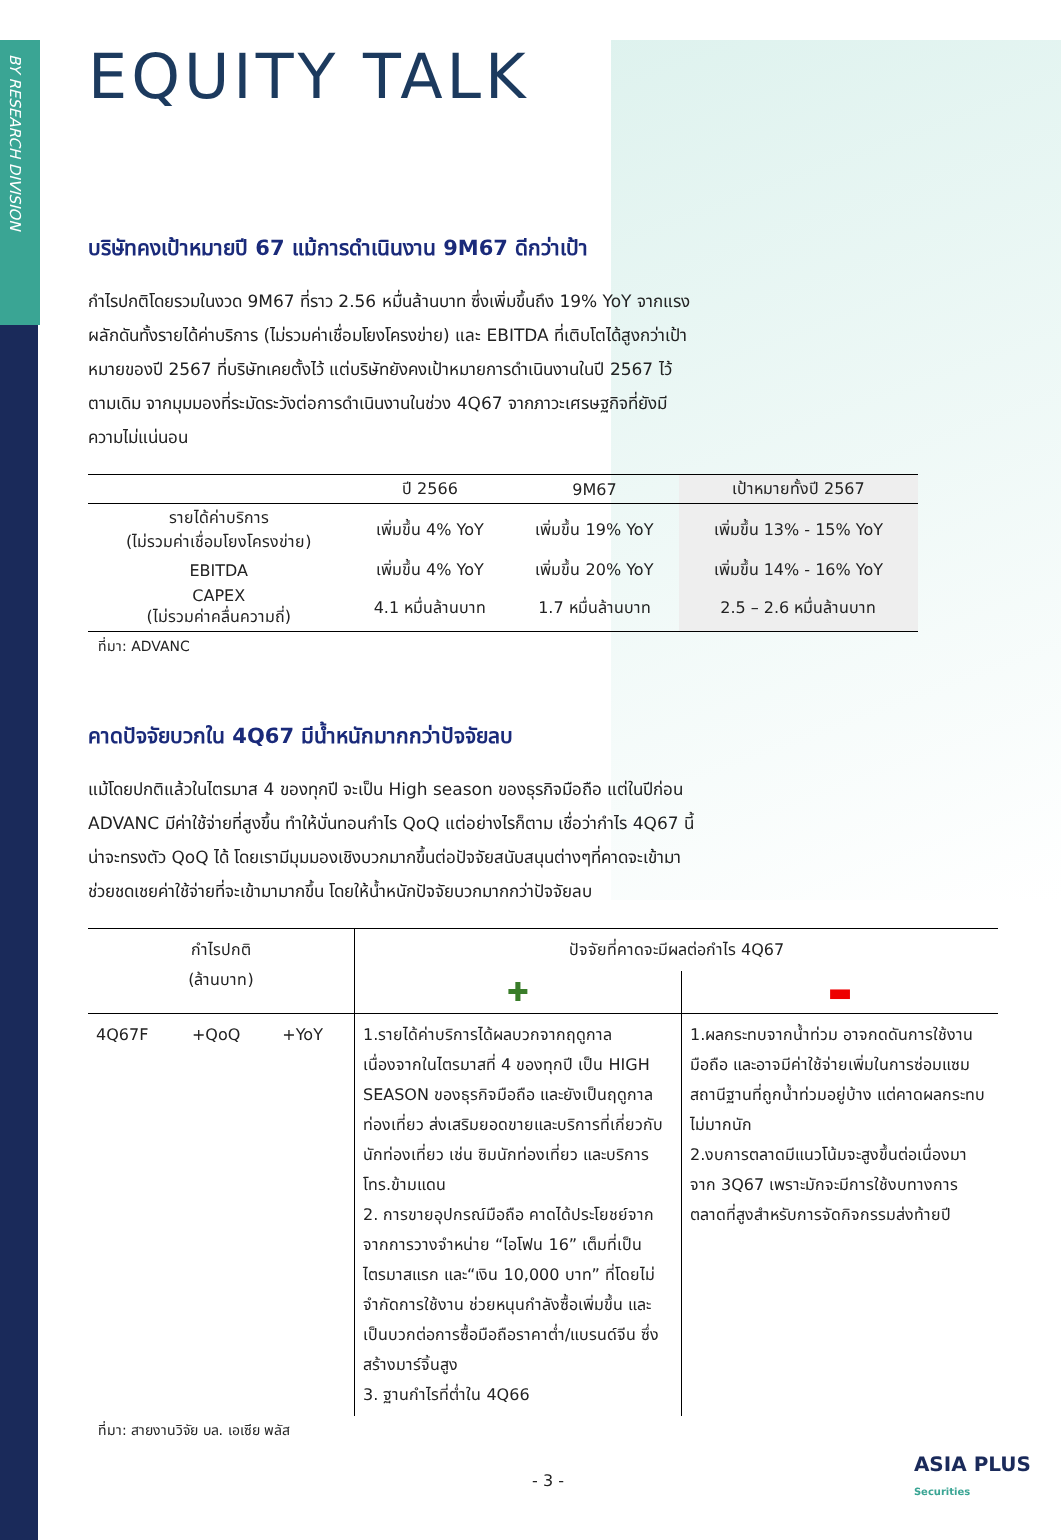BY RESEARCH DIVISION
EQUITY TALK
บริษัทคงเป้าหมายปี 67 แม้การดำเนินงาน 9M67 ดีกว่าเป้า
กำไรปกติโดยรวมในงวด 9M67 ที่ราว 2.56 หมื่นล้านบาท ซึ่งเพิ่มขึ้นถึง 19% YoY จากแรงผลักดันทั้งรายได้ค่าบริการ (ไม่รวมค่าเชื่อมโยงโครงข่าย) และ EBITDA ที่เติบโตได้สูงกว่าเป้าหมายของปี 2567 ที่บริษัทเคยตั้งไว้ แต่บริษัทยังคงเป้าหมายการดำเนินงานในปี 2567 ไว้ตามเดิม จากมุมมองที่ระมัดระวังต่อการดำเนินงานในช่วง 4Q67 จากภาวะเศรษฐกิจที่ยังมีความไม่แน่นอน
| | ปี 2566 | 9M67 | เป้าหมายทั้งปี 2567 |
| --- | --- | --- | --- |
| รายได้ค่าบริการ (ไม่รวมค่าเชื่อมโยงโครงข่าย) | เพิ่มขึ้น 4% YoY | เพิ่มขึ้น 19% YoY | เพิ่มขึ้น 13% - 15% YoY |
| EBITDA | เพิ่มขึ้น 4% YoY | เพิ่มขึ้น 20% YoY | เพิ่มขึ้น 14% - 16% YoY |
| CAPEX (ไม่รวมค่าคลื่นความถี่) | 4.1 หมื่นล้านบาท | 1.7 หมื่นล้านบาท | 2.5 – 2.6 หมื่นล้านบาท |
ที่มา: ADVANC
คาดปัจจัยบวกใน 4Q67 มีน้ำหนักมากกว่าปัจจัยลบ
แม้โดยปกติแล้วในไตรมาส 4 ของทุกปี จะเป็น High season ของธุรกิจมือถือ แต่ในปีก่อน ADVANC มีค่าใช้จ่ายที่สูงขึ้น ทำให้บั่นทอนกำไร QoQ แต่อย่างไรก็ตาม เชื่อว่ากำไร 4Q67 นี้ น่าจะทรงตัว QoQ ได้ โดยเรามีมุมมองเชิงบวกมากขึ้นต่อปัจจัยสนับสนุนต่างๆที่คาดจะเข้ามาช่วยชดเชยค่าใช้จ่ายที่จะเข้ามามากขึ้น โดยให้น้ำหนักปัจจัยบวกมากกว่าปัจจัยลบ
| กำไรปกติ (ล้านบาท) | | | ปัจจัยที่คาดจะมีผลต่อกำไร 4Q67 | |
| --- | --- | --- | --- | --- |
| | | | ✚ | ▬ |
| 4Q67F | +QoQ | +YoY | 1.รายได้ค่าบริการได้ผลบวกจากฤดูกาล เนื่องจากในไตรมาสที่ 4 ของทุกปี เป็น HIGH SEASON ของธุรกิจมือถือ และยังเป็นฤดูกาลท่องเที่ยว ส่งเสริมยอดขายและบริการที่เกี่ยวกับนักท่องเที่ยว เช่น ซิมนักท่องเที่ยว และบริการโทร.ข้ามแดน 2. การขายอุปกรณ์มือถือ คาดได้ประโยชย์จากจากการวางจำหน่าย “ไอโฟน 16” เต็มที่เป็นไตรมาสแรก และ“เงิน 10,000 บาท” ที่โดยไม่จำกัดการใช้งาน ช่วยหนุนกำลังซื้อเพิ่มขึ้น และเป็นบวกต่อการซื้อมือถือราคาต่ำ/แบรนด์จีน ซึ่งสร้างมาร์จิ้นสูง 3. ฐานกำไรที่ต่ำใน 4Q66 | 1.ผลกระทบจากน้ำท่วม อาจกดดันการใช้งานมือถือ และอาจมีค่าใช้จ่ายเพิ่มในการซ่อมแซมสถานีฐานที่ถูกน้ำท่วมอยู่บ้าง แต่คาดผลกระทบไม่มากนัก 2.งบการตลาดมีแนวโน้มจะสูงขึ้นต่อเนื่องมาจาก 3Q67 เพราะมักจะมีการใช้งบทางการตลาดที่สูงสำหรับการจัดกิจกรรมส่งท้ายปี |
ที่มา: สายงานวิจัย บล. เอเซีย พลัส
- 3 -
ASIA PLUS
Securities